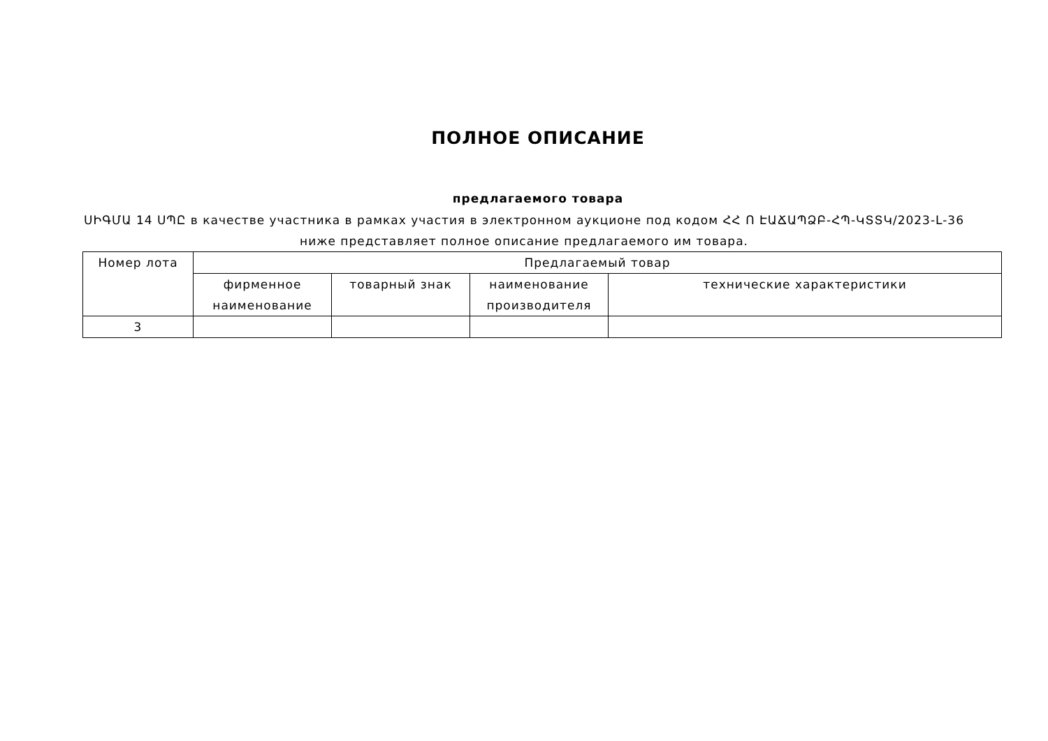ПОЛНОЕ ОПИСАНИЕ
предлагаемого товара
ՍԻԳՄԱ 14 ՍՊԸ в качестве участника в рамках участия в электронном аукционе под кодом ՀՀ Ո ԷԱՃԱՊՁԲ-ՀՊ-ԿՏՏԿ/2023-L-36 ниже представляет полное описание предлагаемого им товара.
| Номер лота | Предлагаемый товар | | | |
| --- | --- | --- | --- | --- |
| | фирменное наименование | товарный знак | наименование производителя | технические характеристики |
| 3 | | | | |